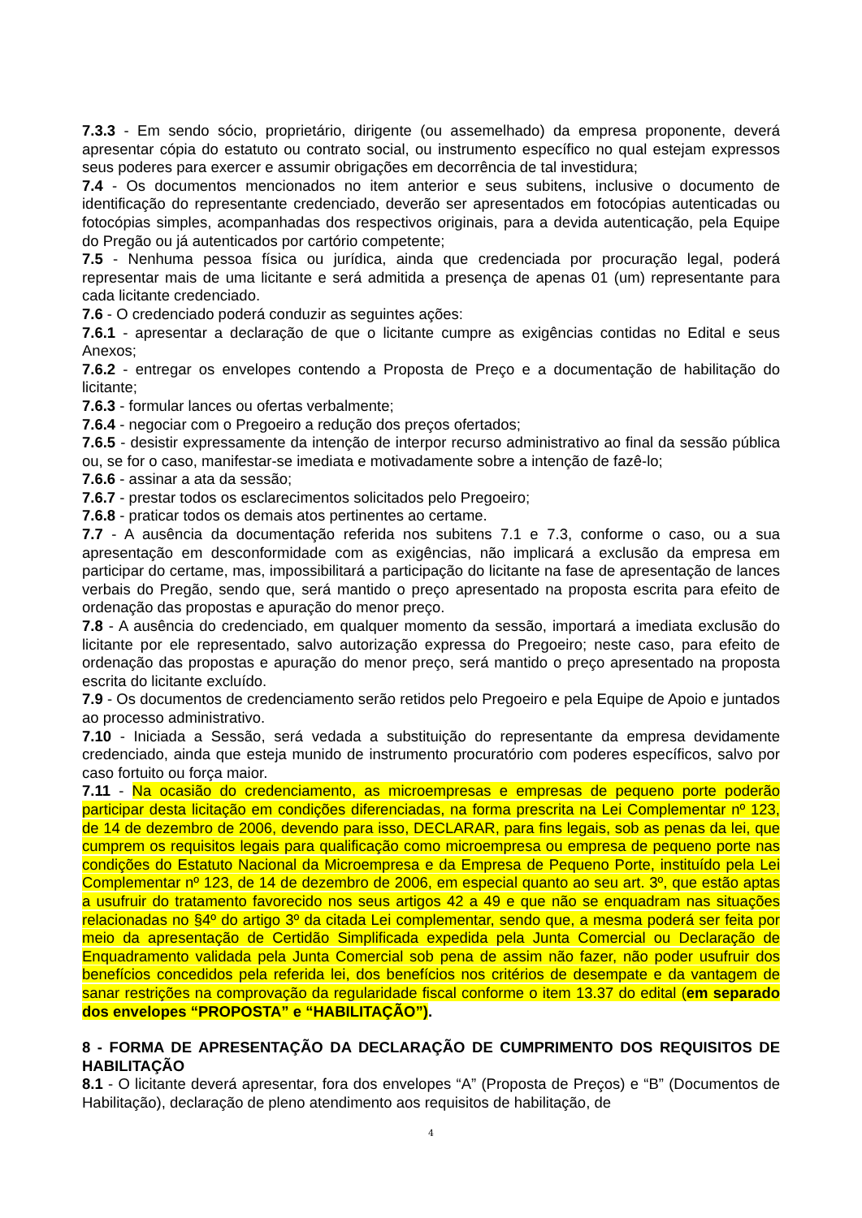7.3.3 - Em sendo sócio, proprietário, dirigente (ou assemelhado) da empresa proponente, deverá apresentar cópia do estatuto ou contrato social, ou instrumento específico no qual estejam expressos seus poderes para exercer e assumir obrigações em decorrência de tal investidura;
7.4 - Os documentos mencionados no item anterior e seus subitens, inclusive o documento de identificação do representante credenciado, deverão ser apresentados em fotocópias autenticadas ou fotocópias simples, acompanhadas dos respectivos originais, para a devida autenticação, pela Equipe do Pregão ou já autenticados por cartório competente;
7.5 - Nenhuma pessoa física ou jurídica, ainda que credenciada por procuração legal, poderá representar mais de uma licitante e será admitida a presença de apenas 01 (um) representante para cada licitante credenciado.
7.6 - O credenciado poderá conduzir as seguintes ações:
7.6.1 - apresentar a declaração de que o licitante cumpre as exigências contidas no Edital e seus Anexos;
7.6.2 - entregar os envelopes contendo a Proposta de Preço e a documentação de habilitação do licitante;
7.6.3 - formular lances ou ofertas verbalmente;
7.6.4 - negociar com o Pregoeiro a redução dos preços ofertados;
7.6.5 - desistir expressamente da intenção de interpor recurso administrativo ao final da sessão pública ou, se for o caso, manifestar-se imediata e motivadamente sobre a intenção de fazê-lo;
7.6.6 - assinar a ata da sessão;
7.6.7 - prestar todos os esclarecimentos solicitados pelo Pregoeiro;
7.6.8 - praticar todos os demais atos pertinentes ao certame.
7.7 - A ausência da documentação referida nos subitens 7.1 e 7.3, conforme o caso, ou a sua apresentação em desconformidade com as exigências, não implicará a exclusão da empresa em participar do certame, mas, impossibilitará a participação do licitante na fase de apresentação de lances verbais do Pregão, sendo que, será mantido o preço apresentado na proposta escrita para efeito de ordenação das propostas e apuração do menor preço.
7.8 - A ausência do credenciado, em qualquer momento da sessão, importará a imediata exclusão do licitante por ele representado, salvo autorização expressa do Pregoeiro; neste caso, para efeito de ordenação das propostas e apuração do menor preço, será mantido o preço apresentado na proposta escrita do licitante excluído.
7.9 - Os documentos de credenciamento serão retidos pelo Pregoeiro e pela Equipe de Apoio e juntados ao processo administrativo.
7.10 - Iniciada a Sessão, será vedada a substituição do representante da empresa devidamente credenciado, ainda que esteja munido de instrumento procuratório com poderes específicos, salvo por caso fortuito ou força maior.
7.11 - Na ocasião do credenciamento, as microempresas e empresas de pequeno porte poderão participar desta licitação em condições diferenciadas, na forma prescrita na Lei Complementar nº 123, de 14 de dezembro de 2006, devendo para isso, DECLARAR, para fins legais, sob as penas da lei, que cumprem os requisitos legais para qualificação como microempresa ou empresa de pequeno porte nas condições do Estatuto Nacional da Microempresa e da Empresa de Pequeno Porte, instituído pela Lei Complementar nº 123, de 14 de dezembro de 2006, em especial quanto ao seu art. 3º, que estão aptas a usufruir do tratamento favorecido nos seus artigos 42 a 49 e que não se enquadram nas situações relacionadas no §4º do artigo 3º da citada Lei complementar, sendo que, a mesma poderá ser feita por meio da apresentação de Certidão Simplificada expedida pela Junta Comercial ou Declaração de Enquadramento validada pela Junta Comercial sob pena de assim não fazer, não poder usufruir dos benefícios concedidos pela referida lei, dos benefícios nos critérios de desempate e da vantagem de sanar restrições na comprovação da regularidade fiscal conforme o item 13.37 do edital (em separado dos envelopes “PROPOSTA” e “HABILITAÇÃO”).
8 - FORMA DE APRESENTAÇÃO DA DECLARAÇÃO DE CUMPRIMENTO DOS REQUISITOS DE HABILITAÇÃO
8.1 - O licitante deverá apresentar, fora dos envelopes “A” (Proposta de Preços) e “B” (Documentos de Habilitação), declaração de pleno atendimento aos requisitos de habilitação, de
4